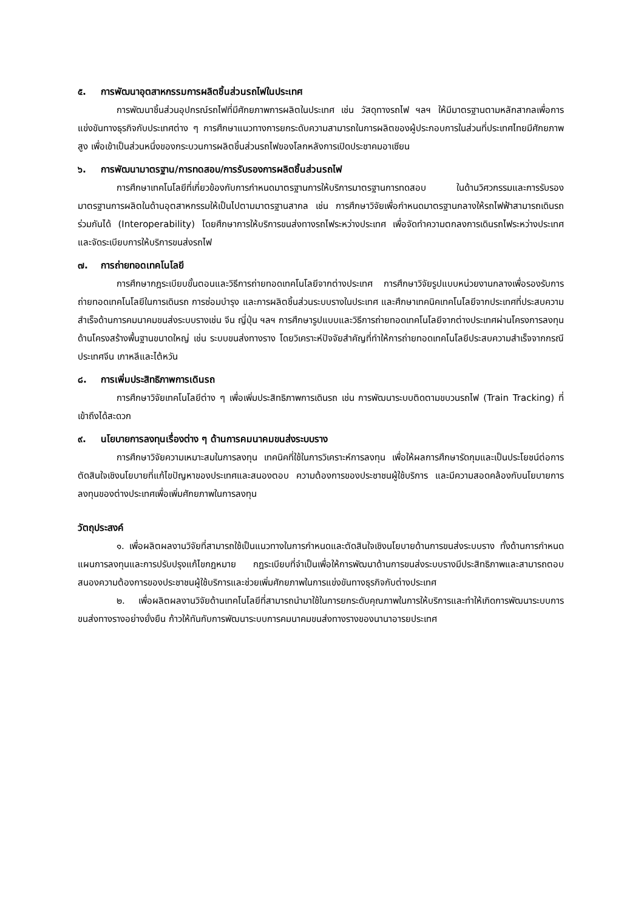๕. การพัฒนาอุตสาหกรรมการผลิตชิ้นส่วนรถไฟในประเทศ
การพัฒนาชิ้นส่วนอุปกรณ์รถไฟที่มีศักยภาพการผลิตในประเทศ เช่น วัสดุทางรถไฟ ฯลฯ ให้มีมาตรฐานตามหลักสากลเพื่อการแข่งขันทางธุรกิจกับประเทศต่าง ๆ การศึกษาแนวทางการยกระดับความสามารถในการผลิตของผู้ประกอบการในส่วนที่ประเทศไทยมีศักยภาพสูง เพื่อเข้าเป็นส่วนหนึ่งของกระบวนการผลิตชิ้นส่วนรถไฟของโลกหลังการเปิดประชาคมอาเซียน
๖. การพัฒนามาตรฐาน/การทดสอบ/การรับรองการผลิตชิ้นส่วนรถไฟ
การศึกษาเทคโนโลยีที่เกี่ยวข้องกับการกำหนดมาตรฐานการให้บริการมาตรฐานการทดสอบ ในด้านวิศวกรรมและการรับรองมาตรฐานการผลิตในด้านอุตสาหกรรมให้เป็นไปตามมาตรฐานสากล เช่น การศึกษาวิจัยเพื่อกำหนดมาตรฐานกลางให้รถไฟฟ้าสามารถเดินรถร่วมกันได้ (Interoperability) โดยศึกษาการให้บริการขนส่งทางรถไฟระหว่างประเทศ เพื่อจัดทำความตกลงการเดินรถไฟระหว่างประเทศและจัดระเบียบการให้บริการขนส่งรถไฟ
๗. การถ่ายทอดเทคโนโลยี
การศึกษากฎระเบียบขั้นตอนและวิธีการถ่ายทอดเทคโนโลยีจากต่างประเทศ การศึกษาวิจัยรูปแบบหน่วยงานกลางเพื่อรองรับการถ่ายทอดเทคโนโลยีในการเดินรถ การซ่อมบำรุง และการผลิตชิ้นส่วนระบบรางในประเทศ และศึกษาเทคนิคเทคโนโลยีจากประเทศที่ประสบความสำเร็จด้านการคมนาคมขนส่งระบบรางเช่น จีน ญี่ปุ่น ฯลฯ การศึกษารูปแบบและวิธีการถ่ายทอดเทคโนโลยีจากต่างประเทศผ่านโครงการลงทุนด้านโครงสร้างพื้นฐานขนาดใหญ่ เช่น ระบบขนส่งทางราง โดยวิเคราะห์ปัจจัยสำคัญที่ทำให้การถ่ายทอดเทคโนโลยีประสบความสำเร็จจากกรณีประเทศจีน เกาหลีและไต้หวัน
๘. การเพิ่มประสิทธิภาพการเดินรถ
การศึกษาวิจัยเทคโนโลยีต่าง ๆ เพื่อเพิ่มประสิทธิภาพการเดินรถ เช่น การพัฒนาระบบติดตามขบวนรถไฟ (Train Tracking) ที่เข้าถึงได้สะดวก
๙. นโยบายการลงทุนเรื่องต่าง ๆ ด้านการคมนาคมขนส่งระบบราง
การศึกษาวิจัยความเหมาะสมในการลงทุน เทคนิคที่ใช้ในการวิเคราะห์การลงทุน เพื่อให้ผลการศึกษารัดกุมและเป็นประโยชน์ต่อการตัดสินใจเชิงนโยบายที่แก้ไขปัญหาของประเทศและสนองตอบ ความต้องการของประชาชนผู้ใช้บริการ และมีความสอดคล้องกับนโยบายการลงทุนของต่างประเทศเพื่อเพิ่มศักยภาพในการลงทุน
วัตถุประสงค์
๑. เพื่อผลิตผลงานวิจัยที่สามารถใช้เป็นแนวทางในการกำหนดและตัดสินใจเชิงนโยบายด้านการขนส่งระบบราง ทั้งด้านการกำหนดแผนการลงทุนและการปรับปรุงแก้ไขกฎหมาย กฎระเบียบที่จำเป็นเพื่อให้การพัฒนาด้านการขนส่งระบบรางมีประสิทธิภาพและสามารถตอบสนองความต้องการของประชาชนผู้ใช้บริการและช่วยเพิ่มศักยภาพในการแข่งขันทางธุรกิจกับต่างประเทศ
๒. เพื่อผลิตผลงานวิจัยด้านเทคโนโลยีที่สามารถนำมาใช้ในการยกระดับคุณภาพในการให้บริการและทำให้เกิดการพัฒนาระบบการขนส่งทางรางอย่างยั่งยืน ก้าวให้ทันกับการพัฒนาระบบการคมนาคมขนส่งทางรางของนานาอารยประเทศ